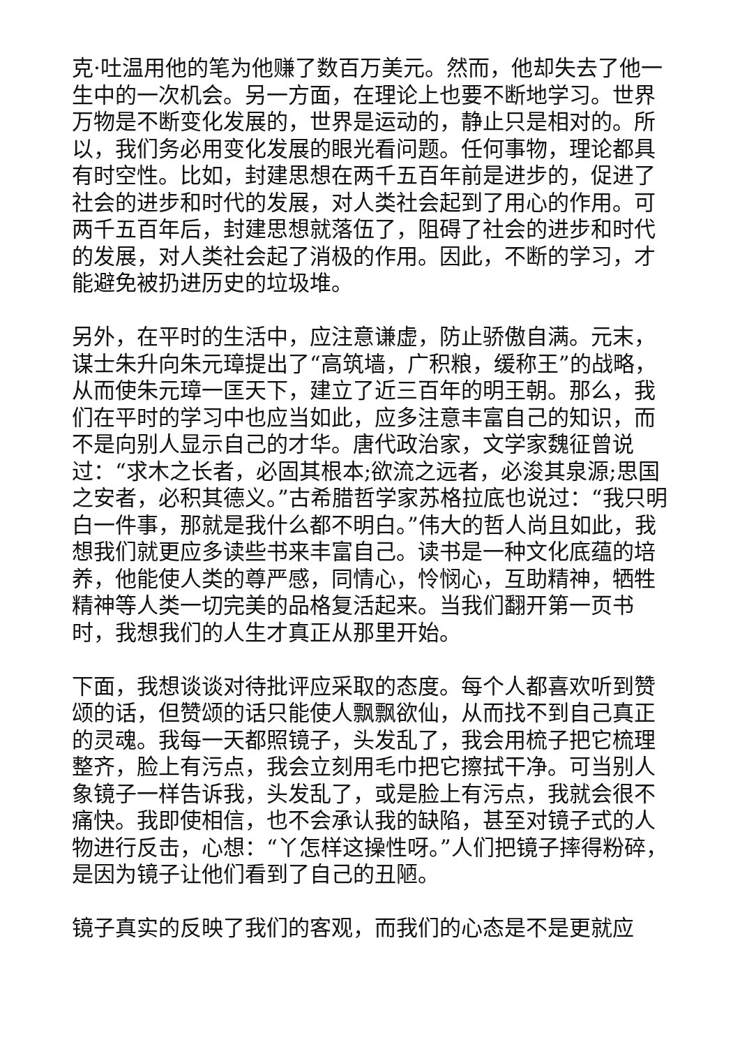克·吐温用他的笔为他赚了数百万美元。然而，他却失去了他一生中的一次机会。另一方面，在理论上也要不断地学习。世界万物是不断变化发展的，世界是运动的，静止只是相对的。所以，我们务必用变化发展的眼光看问题。任何事物，理论都具有时空性。比如，封建思想在两千五百年前是进步的，促进了社会的进步和时代的发展，对人类社会起到了用心的作用。可两千五百年后，封建思想就落伍了，阻碍了社会的进步和时代的发展，对人类社会起了消极的作用。因此，不断的学习，才能避免被扔进历史的垃圾堆。
另外，在平时的生活中，应注意谦虚，防止骄傲自满。元末，谋士朱升向朱元璋提出了“高筑墙，广积粮，缓称王”的战略，从而使朱元璋一匡天下，建立了近三百年的明王朝。那么，我们在平时的学习中也应当如此，应多注意丰富自己的知识，而不是向别人显示自己的才华。唐代政治家，文学家魏征曾说过：“求木之长者，必固其根本;欲流之远者，必浚其泉源;思国之安者，必积其德义。”古希腊哲学家苏格拉底也说过：“我只明白一件事，那就是我什么都不明白。”伟大的哲人尚且如此，我想我们就更应多读些书来丰富自己。读书是一种文化底蕴的培养，他能使人类的尊严感，同情心，怜悯心，互助精神，牺牲精神等人类一切完美的品格复活起来。当我们翻开第一页书时，我想我们的人生才真正从那里开始。
下面，我想谈谈对待批评应采取的态度。每个人都喜欢听到赞颂的话，但赞颂的话只能使人飘飘欲仙，从而找不到自己真正的灵魂。我每一天都照镜子，头发乱了，我会用梳子把它梳理整齐，脸上有污点，我会立刻用毛巾把它擦拭干净。可当别人象镜子一样告诉我，头发乱了，或是脸上有污点，我就会很不痛快。我即使相信，也不会承认我的缺陷，甚至对镜子式的人物进行反击，心想：“丫怎样这操性呀。”人们把镜子摔得粉碎，是因为镜子让他们看到了自己的丑陋。
镜子真实的反映了我们的客观，而我们的心态是不是更就应